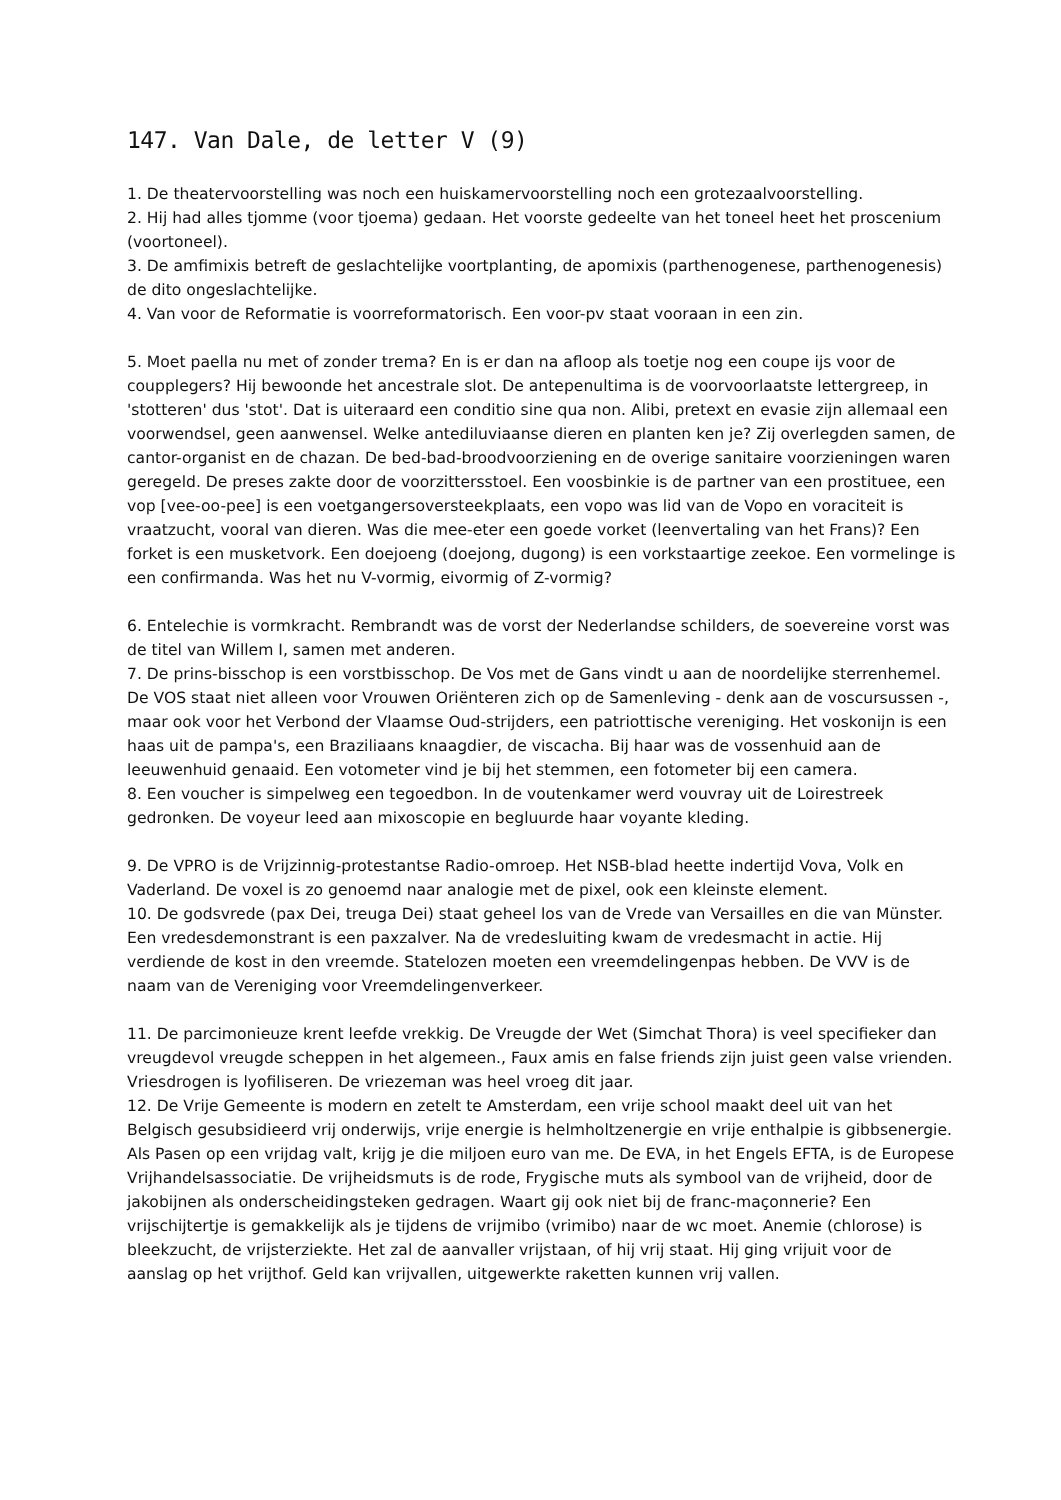147. Van Dale, de letter V (9)
1. De theatervoorstelling was noch een huiskamervoorstelling noch een grotezaalvoorstelling.
2. Hij had alles tjomme (voor tjoema) gedaan. Het voorste gedeelte van het toneel heet het proscenium (voortoneel).
3. De amfimixis betreft de geslachtelijke voortplanting, de apomixis (parthenogenese, parthenogenesis) de dito ongeslachtelijke.
4. Van voor de Reformatie is voorreformatorisch. Een voor-pv staat vooraan in een zin.
5. Moet paella nu met of zonder trema? En is er dan na afloop als toetje nog een coupe ijs voor de couppleg­ers? Hij bewoonde het ancestrale slot. De antepenultima is de voorvoorlaatste lettergreep, in 'stotteren' dus 'stot'. Dat is uiteraard een conditio sine qua non. Alibi, pretext en evasie zijn allemaal een voorwendsel, geen aanwensel. Welke antediluviaanse dieren en planten ken je? Zij overlegden samen, de cantor-organist en de chazan. De bed-bad-broodvoorziening en de overige sanitaire voorzieningen waren geregeld. De preses zakte door de voorzittersstoel. Een voosbinkie is de partner van een prostituee, een vop [vee-oo-pee] is een voetgangersoversteekplaats, een vopo was lid van de Vopo en voraciteit is vraatzucht, vooral van dieren. Was die mee-eter een goede vorket (leenvertaling van het Frans)? Een forket is een musketvork. Een doejoeng (doejong, dugong) is een vorkstaartige zeekoe. Een vormelinge is een confirmanda. Was het nu V-vormig, eivormig of Z-vormig?
6. Entelechie is vormkracht. Rembrandt was de vorst der Nederlandse schilders, de soevereine vorst was de titel van Willem I, samen met anderen.
7. De prins-bisschop is een vorstbisschop. De Vos met de Gans vindt u aan de noordelijke sterrenhemel. De VOS staat niet alleen voor Vrouwen Oriënteren zich op de Samenleving - denk aan de voscursussen -, maar ook voor het Verbond der Vlaamse Oud-strijders, een patriottische vereniging. Het voskonijn is een haas uit de pampa's, een Braziliaans knaagdier, de viscacha. Bij haar was de vossenhuid aan de leeuwenhuid genaaid. Een votometer vind je bij het stemmen, een fotometer bij een camera.
8. Een voucher is simpelweg een tegoedbon. In de voutenkamer werd vouvray uit de Loirestreek gedronken. De voyeur leed aan mixoscopie en begluurde haar voyante kleding.
9. De VPRO is de Vrijzinnig-protestantse Radio-omroep. Het NSB-blad heette indertijd Vova, Volk en Vaderland. De voxel is zo genoemd naar analogie met de pixel, ook een kleinste element.
10. De godsvrede (pax Dei, treuga Dei) staat geheel los van de Vrede van Versailles en die van Münster. Een vredesdemonstrant is een paxzalver. Na de vredesluiting kwam de vredesmacht in actie. Hij verdiende de kost in den vreemde. Statelozen moeten een vreemdelingenpas hebben. De VVV is de naam van de Vereniging voor Vreemdelingenverkeer.
11. De parcimonieuze krent leefde vrekkig. De Vreugde der Wet (Simchat Thora) is veel specifieker dan vreugdevol vreugde scheppen in het algemeen., Faux amis en false friends zijn juist geen valse vrienden. Vriesdrogen is lyofiliseren. De vriezeman was heel vroeg dit jaar.
12. De Vrije Gemeente is modern en zetelt te Amsterdam, een vrije school maakt deel uit van het Belgisch gesubsidieerd vrij onderwijs, vrije energie is helmholtzenergie en vrije enthalpie is gibbsenergie. Als Pasen op een vrijdag valt, krijg je die miljoen euro van me. De EVA, in het Engels EFTA, is de Europese Vrijhandelsassociatie. De vrijheidsmuts is de rode, Frygische muts als symbool van de vrijheid, door de jakobijnen als onderscheidingsteken gedragen. Waart gij ook niet bij de franc-maçonnerie? Een vrijschijtertje is gemakkelijk als je tijdens de vrijmibo (vrimibo) naar de wc moet. Anemie (chlorose) is bleekzucht, de vrijsterziekte. Het zal de aanvaller vrijstaan, of hij vrij staat. Hij ging vrijuit voor de aanslag op het vrijthof. Geld kan vrijvallen, uitgewerkte raketten kunnen vrij vallen.